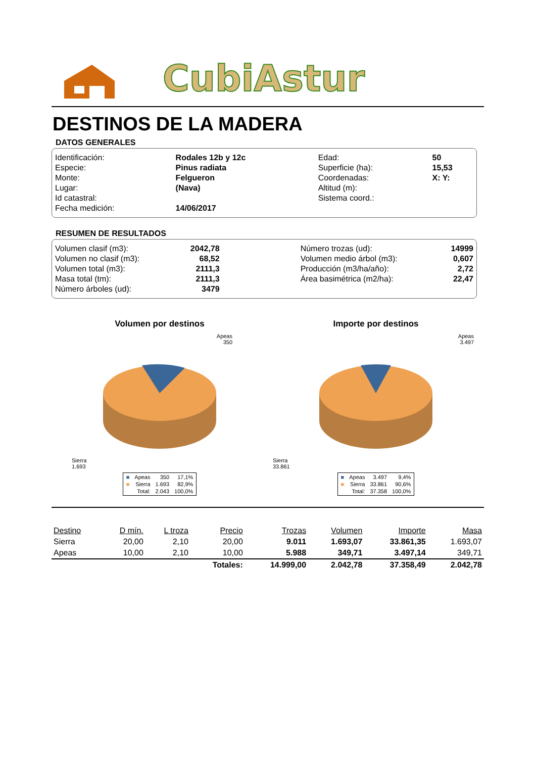CubiAstur
DESTINOS DE LA MADERA
DATOS GENERALES
| Identificación: | Rodales 12b y 12c | Edad: | 50 |
| Especie: | Pinus radiata | Superficie (ha): | 15,53 |
| Monte: | Felgueron | Coordenadas: | X: Y: |
| Lugar: | (Nava) | Altitud (m): | |
| Id catastral: | | Sistema coord.: | |
| Fecha medición: | 14/06/2017 | | |
RESUMEN DE RESULTADOS
| Volumen clasif (m3): | 2042,78 | | Número trozas (ud): | 14999 |
| Volumen no clasif (m3): | 68,52 | | Volumen medio árbol (m3): | 0,607 |
| Volumen total (m3): | 2111,3 | | Producción (m3/ha/año): | 2,72 |
| Masa total (tm): | 2111,3 | | Área basimétrica (m2/ha): | 22,47 |
| Número árboles (ud): | 3479 | | | |
Volumen por destinos
Apeas
350
Sierra
1.693
| ■ | Apeas | 350 | 17,1% |
| ■ | Sierra | 1.693 | 82,9% |
| | Total: | 2.043 | 100,0% |
Importe por destinos
Apeas
3.497
Sierra
33.861
| ■ | Apeas | 3.497 | 9,4% |
| ■ | Sierra | 33.861 | 90,6% |
| | Total: | 37.358 | 100,0% |
| Destino | D mín. | L troza | Precio | Trozas | Volumen | Importe | Masa |
| --- | --- | --- | --- | --- | --- | --- | --- |
| Sierra | 20,00 | 2,10 | 20,00 | 9.011 | 1.693,07 | 33.861,35 | 1.693,07 |
| Apeas | 10,00 | 2,10 | 10,00 | 5.988 | 349,71 | 3.497,14 | 349,71 |
| | | | Totales: | 14.999,00 | 2.042,78 | 37.358,49 | 2.042,78 |